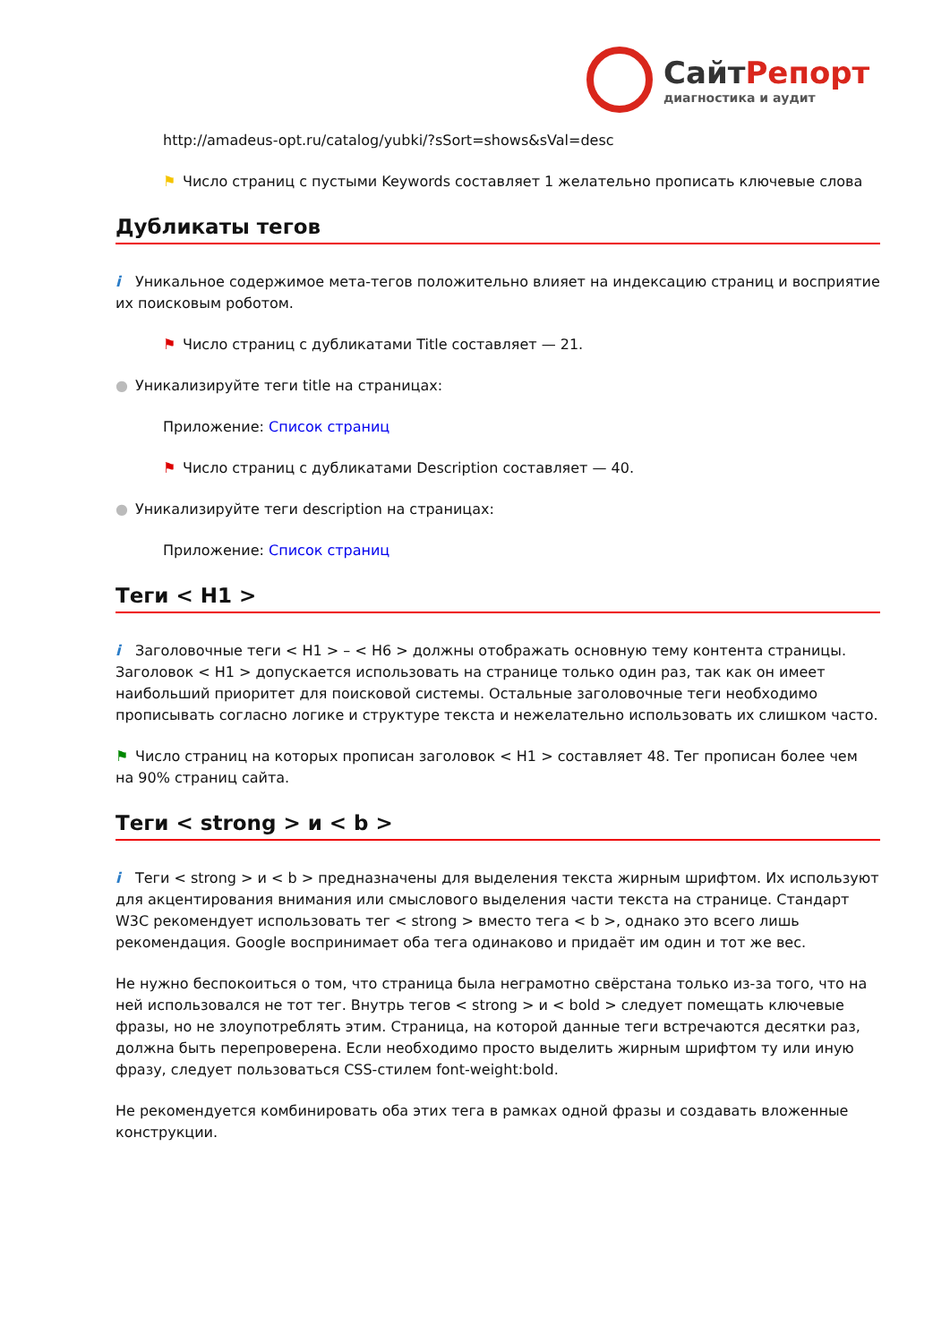СайтРепорт
диагностика и аудит
http://amadeus-opt.ru/catalog/yubki/?sSort=shows&sVal=desc
⚑ Число страниц с пустыми Keywords составляет 1 желательно прописать ключевые слова
Дубликаты тегов
i Уникальное содержимое мета-тегов положительно влияет на индексацию страниц и восприятие их поисковым роботом.
⚑ Число страниц с дубликатами Title составляет — 21.
● Уникализируйте теги title на страницах:
Приложение: Список страниц
⚑ Число страниц с дубликатами Description составляет — 40.
● Уникализируйте теги description на страницах:
Приложение: Список страниц
Теги < H1 >
i Заголовочные теги < H1 > – < H6 > должны отображать основную тему контента страницы. Заголовок < H1 > допускается использовать на странице только один раз, так как он имеет наибольший приоритет для поисковой системы. Остальные заголовочные теги необходимо прописывать согласно логике и структуре текста и нежелательно использовать их слишком часто.
⚑ Число страниц на которых прописан заголовок < H1 > составляет 48. Тег прописан более чем на 90% страниц сайта.
Теги < strong > и < b >
i Теги < strong > и < b > предназначены для выделения текста жирным шрифтом. Их используют для акцентирования внимания или смыслового выделения части текста на странице. Стандарт W3C рекомендует использовать тег < strong > вместо тега < b >, однако это всего лишь рекомендация. Google воспринимает оба тега одинаково и придаёт им один и тот же вес.
Не нужно беспокоиться о том, что страница была неграмотно свёрстана только из-за того, что на ней использовался не тот тег. Внутрь тегов < strong > и < bold > следует помещать ключевые фразы, но не злоупотреблять этим. Страница, на которой данные теги встречаются десятки раз, должна быть перепроверена. Если необходимо просто выделить жирным шрифтом ту или иную фразу, следует пользоваться CSS-стилем font-weight:bold.
Не рекомендуется комбинировать оба этих тега в рамках одной фразы и создавать вложенные конструкции.